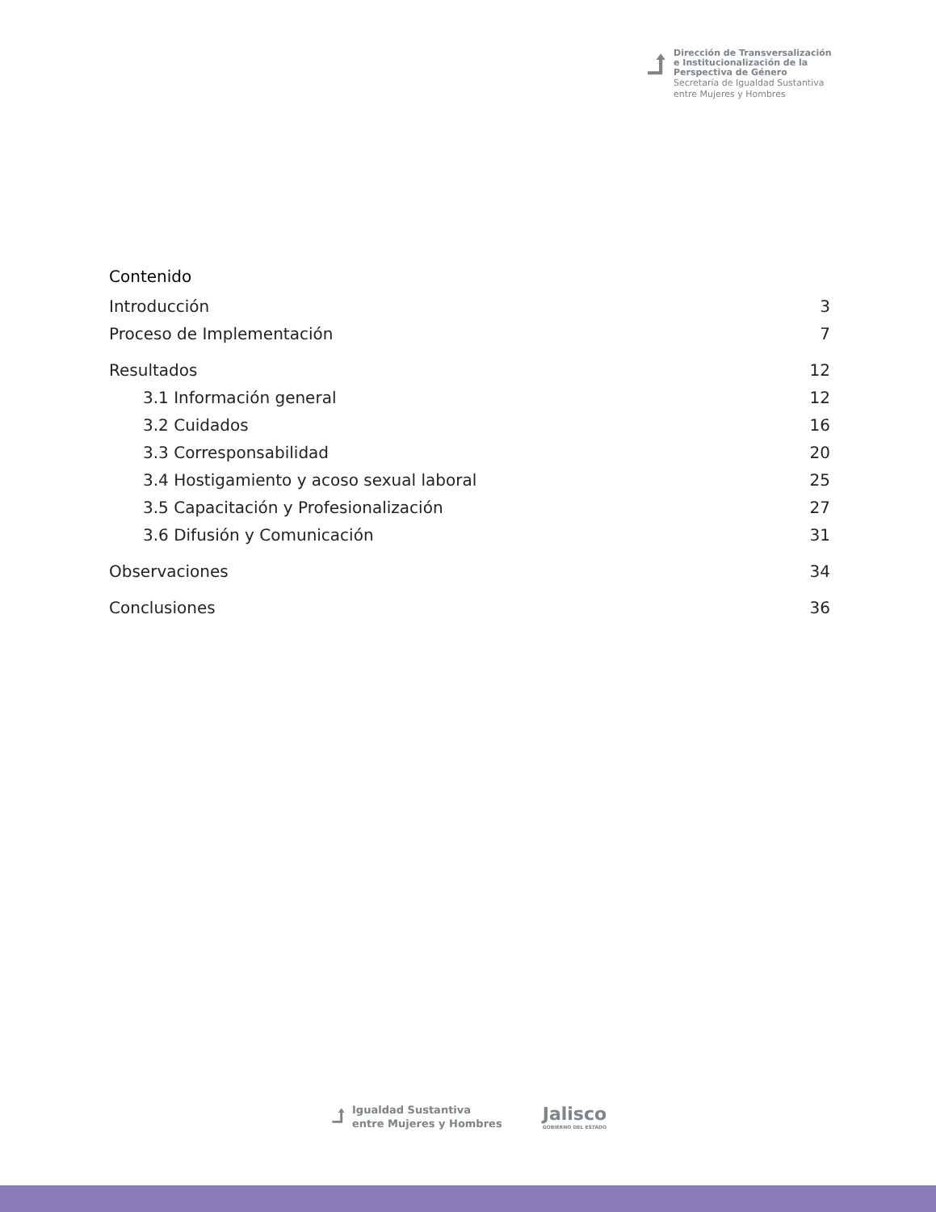⮥
Dirección de Transversalización
e Institucionalización de la
Perspectiva de Género
Secretaría de Igualdad Sustantiva
entre Mujeres y Hombres
Contenido
Introducción 3
Proceso de Implementación 7
Resultados 12
3.1 Información general 12
3.2 Cuidados 16
3.3 Corresponsabilidad 20
3.4 Hostigamiento y acoso sexual laboral 25
3.5 Capacitación y Profesionalización 27
3.6 Difusión y Comunicación 31
Observaciones 34
Conclusiones 36
⮥
Igualdad Sustantiva
entre Mujeres y Hombres
Jalisco
GOBIERNO DEL ESTADO